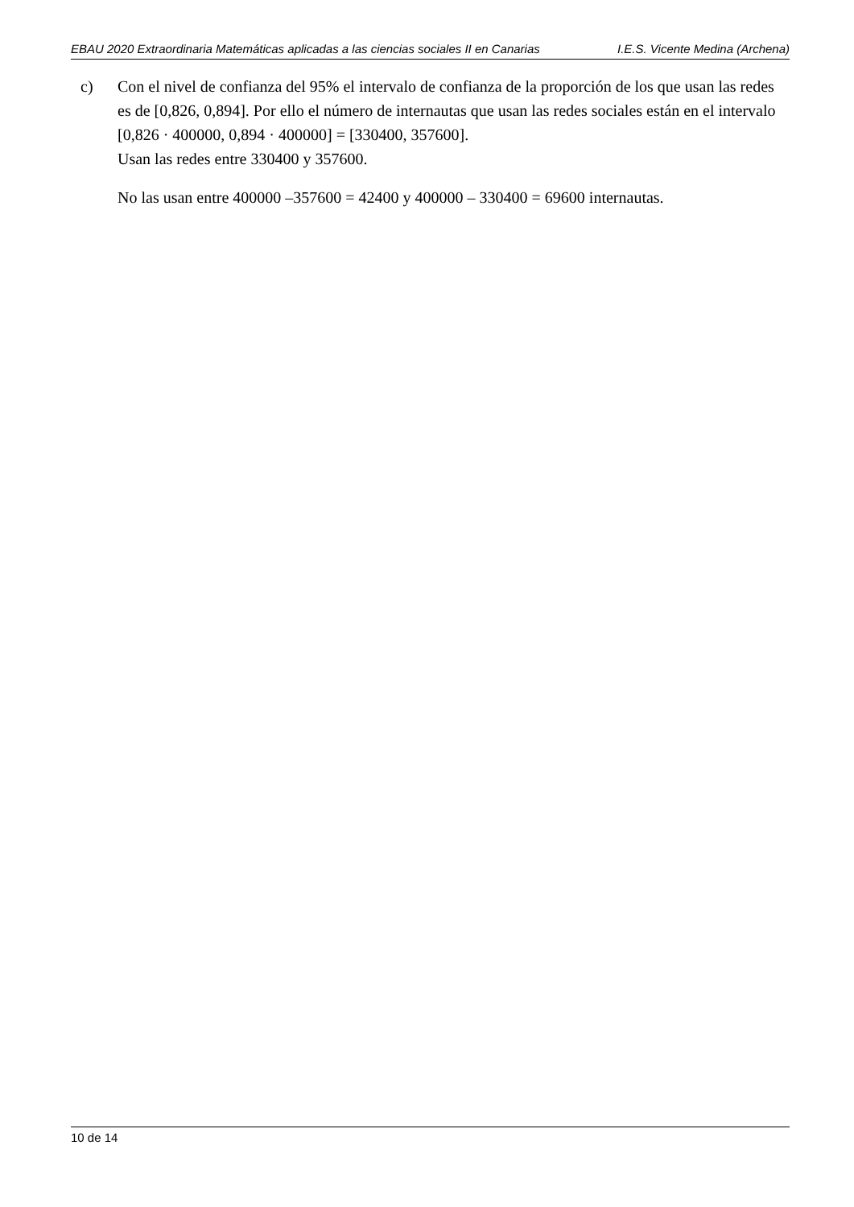EBAU 2020 Extraordinaria Matemáticas aplicadas a las ciencias sociales II en Canarias I.E.S. Vicente Medina (Archena)
c) Con el nivel de confianza del 95% el intervalo de confianza de la proporción de los que usan las redes es de [0,826, 0,894]. Por ello el número de internautas que usan las redes sociales están en el intervalo [0,826 · 400000, 0,894 · 400000] = [330400, 357600].
Usan las redes entre 330400 y 357600.
No las usan entre 400000 –357600 = 42400 y 400000 – 330400 = 69600 internautas.
10 de 14